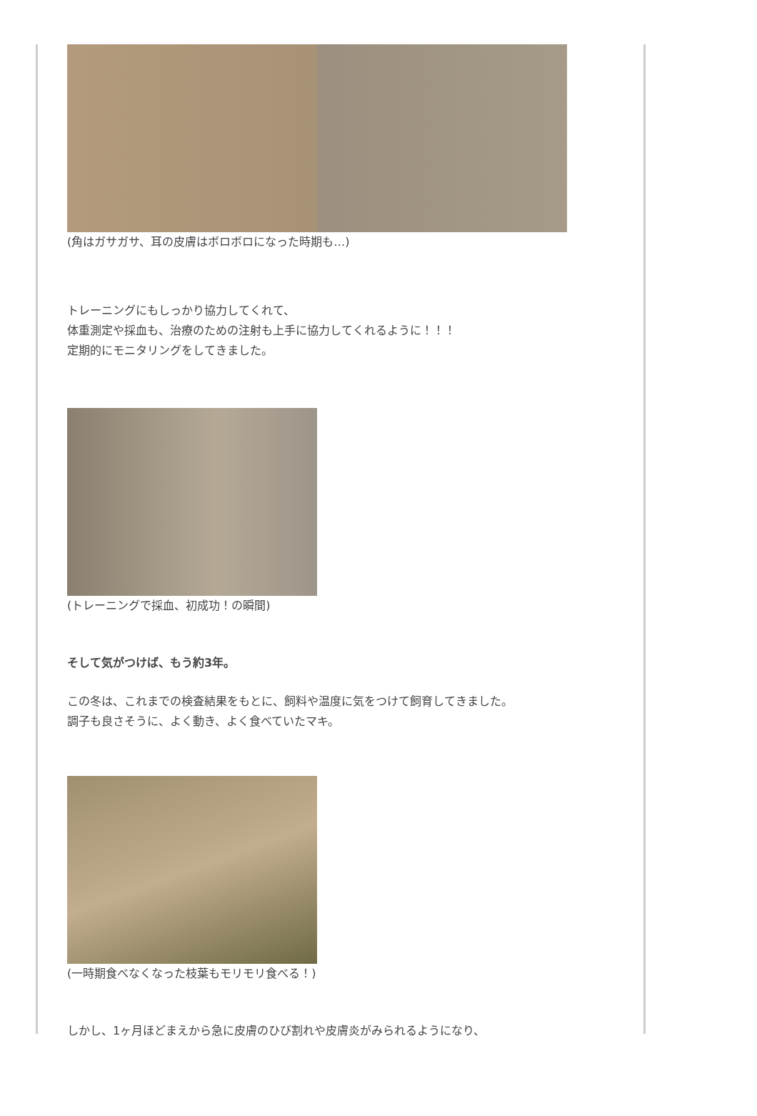(角はガサガサ、耳の皮膚はボロボロになった時期も…)
トレーニングにもしっかり協力してくれて、
体重測定や採血も、治療のための注射も上手に協力してくれるように！！！
定期的にモニタリングをしてきました。
(トレーニングで採血、初成功！の瞬間)
そして気がつけば、もう約3年。
この冬は、これまでの検査結果をもとに、飼料や温度に気をつけて飼育してきました。
調子も良さそうに、よく動き、よく食べていたマキ。
(一時期食べなくなった枝葉もモリモリ食べる！)
しかし、1ヶ月ほどまえから急に皮膚のひび割れや皮膚炎がみられるようになり、